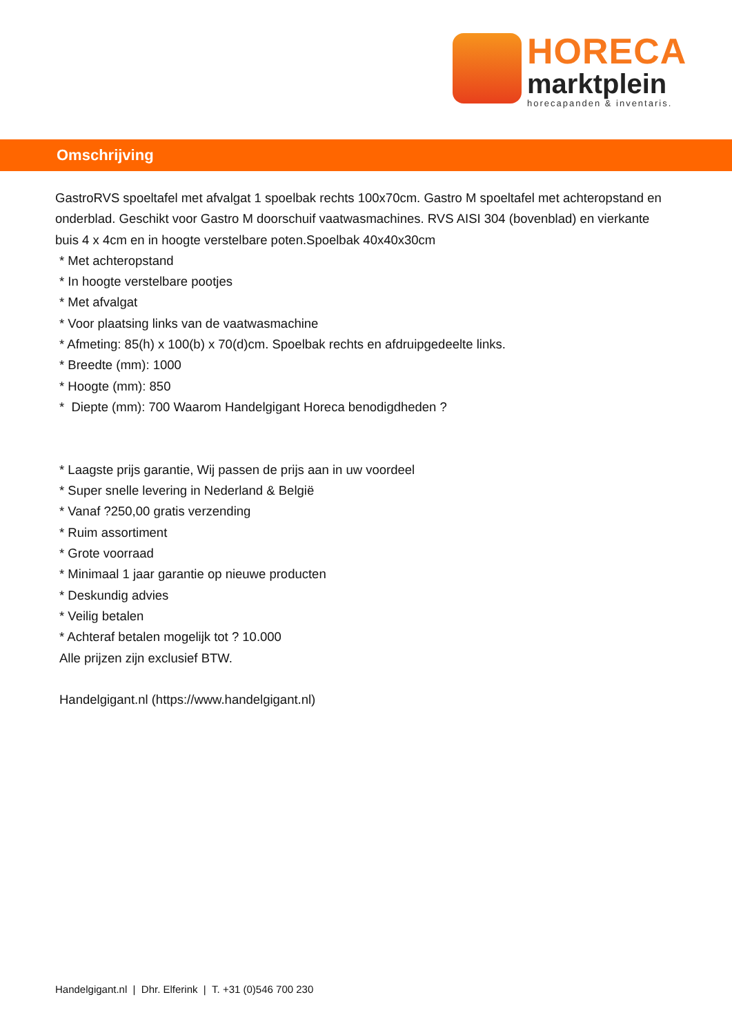HORECA
marktplein
horecapanden & inventaris.
Omschrijving
GastroRVS spoeltafel met afvalgat 1 spoelbak rechts 100x70cm. Gastro M spoeltafel met achteropstand en onderblad. Geschikt voor Gastro M doorschuif vaatwasmachines. RVS AISI 304 (bovenblad) en vierkante buis 4 x 4cm en in hoogte verstelbare poten.Spoelbak 40x40x30cm
* Met achteropstand
* In hoogte verstelbare pootjes
* Met afvalgat
* Voor plaatsing links van de vaatwasmachine
* Afmeting: 85(h) x 100(b) x 70(d)cm. Spoelbak rechts en afdruipgedeelte links.
* Breedte (mm): 1000
* Hoogte (mm): 850
* Diepte (mm): 700 Waarom Handelgigant Horeca benodigdheden ?
* Laagste prijs garantie, Wij passen de prijs aan in uw voordeel
* Super snelle levering in Nederland & België
* Vanaf ?250,00 gratis verzending
* Ruim assortiment
* Grote voorraad
* Minimaal 1 jaar garantie op nieuwe producten
* Deskundig advies
* Veilig betalen
* Achteraf betalen mogelijk tot ? 10.000
Alle prijzen zijn exclusief BTW.
Handelgigant.nl (https://www.handelgigant.nl)
Handelgigant.nl | Dhr. Elferink | T. +31 (0)546 700 230